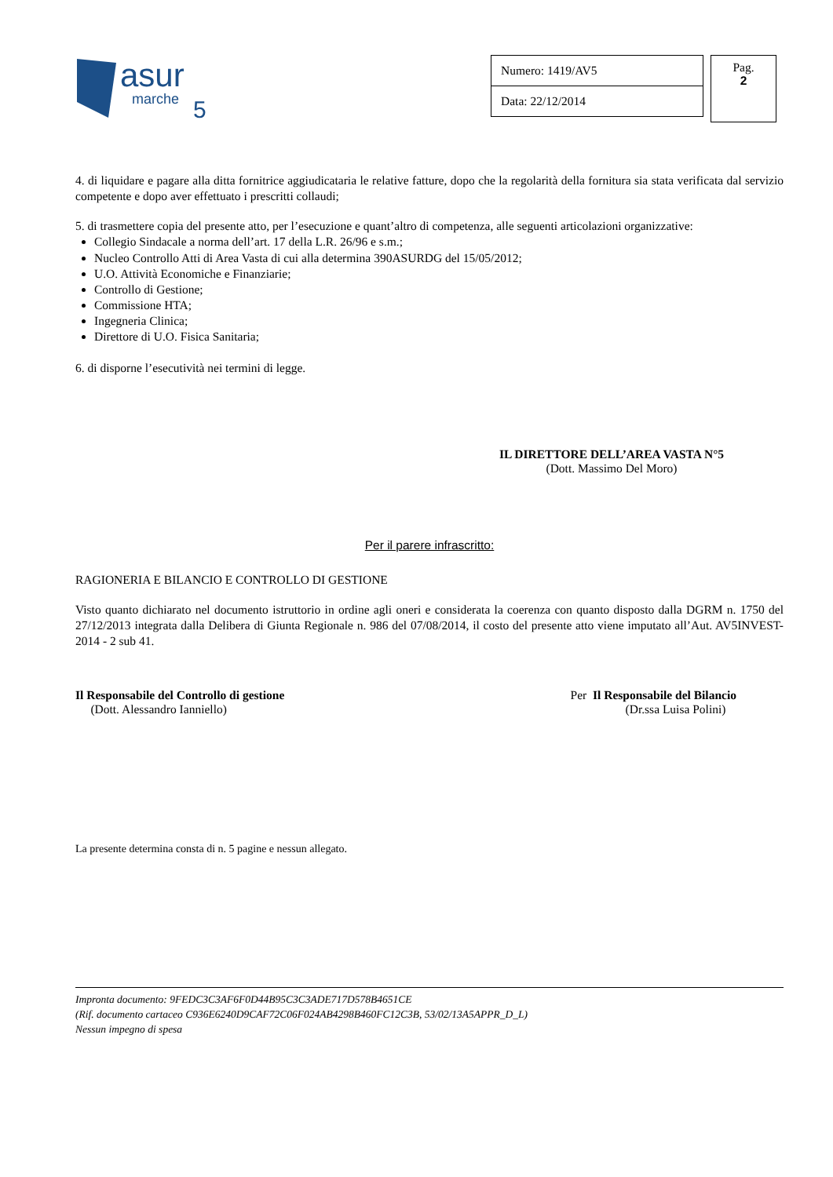asur
marche
5
| Numero: 1419/AV5 |
| Data: 22/12/2014 |
Pag.
2
4. di liquidare e pagare alla ditta fornitrice aggiudicataria le relative fatture, dopo che la regolarità della fornitura sia stata verificata dal servizio competente e dopo aver effettuato i prescritti collaudi;
5. di trasmettere copia del presente atto, per l’esecuzione e quant’altro di competenza, alle seguenti articolazioni organizzative:
Collegio Sindacale a norma dell’art. 17 della L.R. 26/96 e s.m.;
Nucleo Controllo Atti di Area Vasta di cui alla determina 390ASURDG del 15/05/2012;
U.O. Attività Economiche e Finanziarie;
Controllo di Gestione;
Commissione HTA;
Ingegneria Clinica;
Direttore di U.O. Fisica Sanitaria;
6. di disporne l’esecutività nei termini di legge.
IL DIRETTORE DELL’AREA VASTA N°5
(Dott. Massimo Del Moro)
Per il parere infrascritto:
RAGIONERIA E BILANCIO E CONTROLLO DI GESTIONE
Visto quanto dichiarato nel documento istruttorio in ordine agli oneri e considerata la coerenza con quanto disposto dalla DGRM n. 1750 del 27/12/2013 integrata dalla Delibera di Giunta Regionale n. 986 del 07/08/2014, il costo del presente atto viene imputato all’Aut. AV5INVEST-2014 - 2 sub 41.
Il Responsabile del Controllo di gestione
(Dott. Alessandro Ianniello)
Per Il Responsabile del Bilancio
(Dr.ssa Luisa Polini)
La presente determina consta di n. 5 pagine e nessun allegato.
Impronta documento: 9FEDC3C3AF6F0D44B95C3C3ADE717D578B4651CE
(Rif. documento cartaceo C936E6240D9CAF72C06F024AB4298B460FC12C3B, 53/02/13A5APPR_D_L)
Nessun impegno di spesa